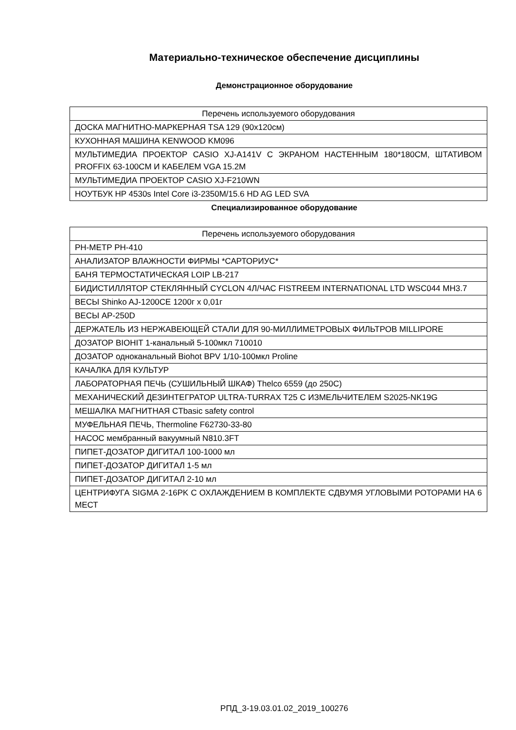Материально-техническое обеспечение дисциплины
Демонстрационное оборудование
| Перечень используемого оборудования |
| --- |
| ДОСКА МАГНИТНО-МАРКЕРНАЯ TSA 129 (90x120см) |
| КУХОННАЯ МАШИНА KENWOOD KM096 |
| МУЛЬТИМЕДИА ПРОЕКТОР CASIO XJ-A141V С ЭКРАНОМ НАСТЕННЫМ 180*180СМ, ШТАТИВОМ PROFFIX 63-100СМ И КАБЕЛЕМ VGA 15.2M |
| МУЛЬТИМЕДИА ПРОЕКТОР CASIO XJ-F210WN |
| НОУТБУК HP 4530s Intel Core i3-2350M/15.6 HD AG LED SVA |
Специализированное оборудование
| Перечень используемого оборудования |
| --- |
| PH-МЕТР PH-410 |
| АНАЛИЗАТОР ВЛАЖНОСТИ ФИРМЫ *САРТОРИУС* |
| БАНЯ ТЕРМОСТАТИЧЕСКАЯ LOIP LB-217 |
| БИДИСТИЛЛЯТОР СТЕКЛЯННЫЙ CYCLON 4Л/ЧАС FISTREEM INTERNATIONAL LTD WSC044 MH3.7 |
| ВЕСЫ Shinko AJ-1200CE 1200г х 0,01г |
| ВЕСЫ AP-250D |
| ДЕРЖАТЕЛЬ ИЗ НЕРЖАВЕЮЩЕЙ СТАЛИ ДЛЯ 90-МИЛЛИМЕТРОВЫХ ФИЛЬТРОВ MILLIPORE |
| ДОЗАТОР BIOHIT 1-канальный 5-100мкл 710010 |
| ДОЗАТОР одноканальный Biohot BPV 1/10-100мкл Proline |
| КАЧАЛКА ДЛЯ КУЛЬТУР |
| ЛАБОРАТОРНАЯ ПЕЧЬ (СУШИЛЬНЫЙ ШКАФ) Thelco 6559 (до 250С) |
| МЕХАНИЧЕСКИЙ ДЕЗИНТЕГРАТОР ULTRA-TURRAX T25 С ИЗМЕЛЬЧИТЕЛЕМ S2025-NK19G |
| МЕШАЛКА МАГНИТНАЯ CTbasic safety control |
| МУФЕЛЬНАЯ ПЕЧЬ, Thermoline F62730-33-80 |
| НАСОС мембранный вакуумный N810.3FT |
| ПИПЕТ-ДОЗАТОР ДИГИТАЛ 100-1000 мл |
| ПИПЕТ-ДОЗАТОР ДИГИТАЛ 1-5 мл |
| ПИПЕТ-ДОЗАТОР ДИГИТАЛ 2-10 мл |
| ЦЕНТРИФУГА SIGMA 2-16PK С ОХЛАЖДЕНИЕМ В КОМПЛЕКТЕ СДВУМЯ УГЛОВЫМИ РОТОРАМИ НА 6 МЕСТ |
РПД_3-19.03.01.02_2019_100276